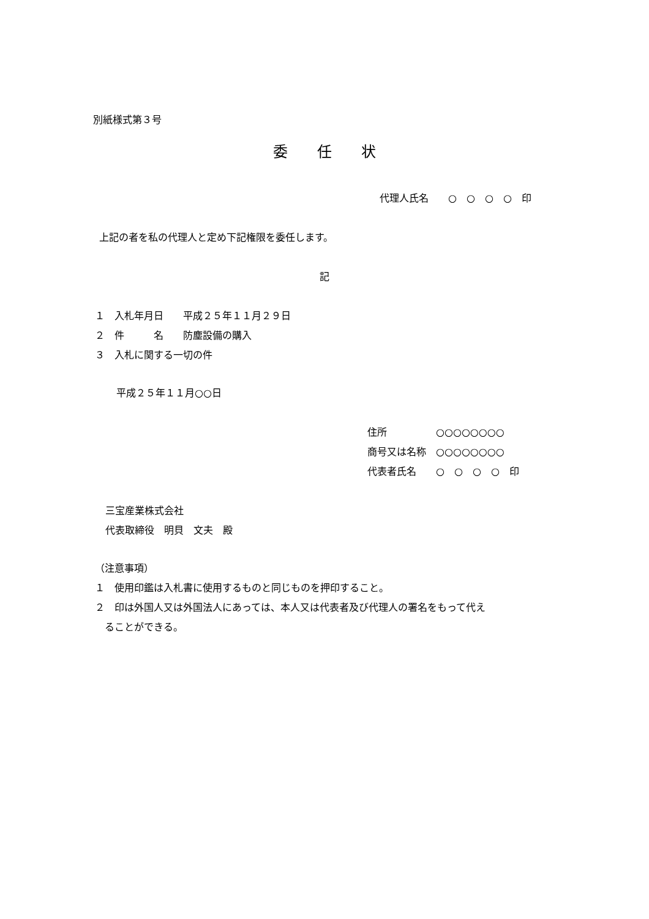別紙様式第３号
委　　任　　状
代理人氏名　　○　○　○　○　印
上記の者を私の代理人と定め下記権限を委任します。
記
１　入札年月日　　平成２５年１１月２９日
２　件　　　名　　防塵設備の購入
３　入札に関する一切の件
平成２５年１１月○○日
住所　　　　　○○○○○○○○
商号又は名称　○○○○○○○○
代表者氏名　　○　○　○　○　印
三宝産業株式会社
代表取締役　明貝　文夫　殿
（注意事項）
１　使用印鑑は入札書に使用するものと同じものを押印すること。
２　印は外国人又は外国法人にあっては、本人又は代表者及び代理人の署名をもって代え
　ることができる。